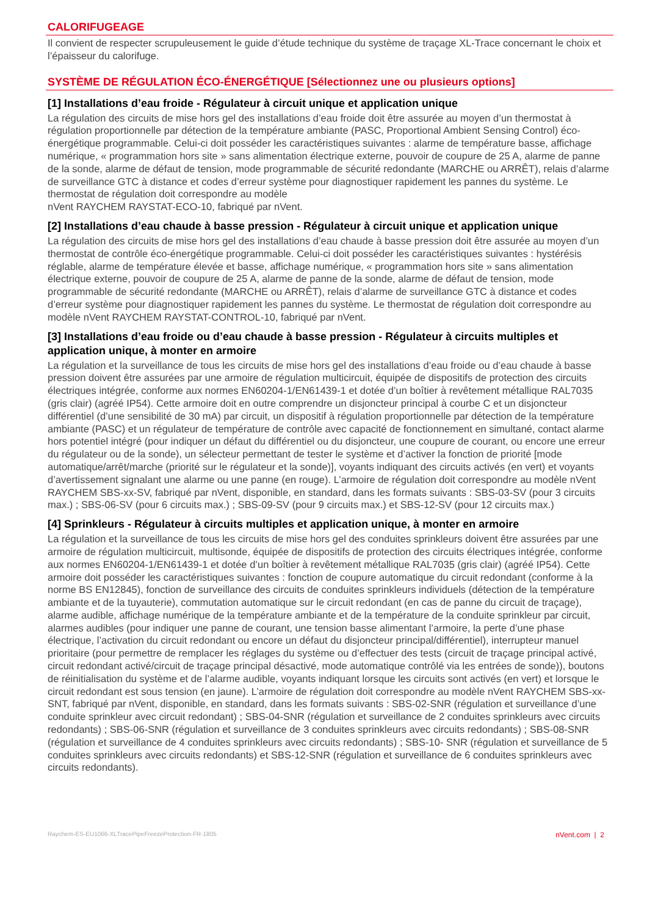CALORIFUGEAGE
Il convient de respecter scrupuleusement le guide d’étude technique du système de traçage XL-Trace concernant le choix et l’épaisseur du calorifuge.
SYSTÈME DE RÉGULATION ÉCO-ÉNERGÉTIQUE [Sélectionnez une ou plusieurs options]
[1] Installations d’eau froide - Régulateur à circuit unique et application unique
La régulation des circuits de mise hors gel des installations d’eau froide doit être assurée au moyen d’un thermostat à régulation proportionnelle par détection de la température ambiante (PASC, Proportional Ambient Sensing Control) éco-énergétique programmable. Celui-ci doit posséder les caractéristiques suivantes : alarme de température basse, affichage numérique, « programmation hors site » sans alimentation électrique externe, pouvoir de coupure de 25 A, alarme de panne de la sonde, alarme de défaut de tension, mode programmable de sécurité redondante (MARCHE ou ARRÊT), relais d’alarme de surveillance GTC à distance et codes d’erreur système pour diagnostiquer rapidement les pannes du système. Le thermostat de régulation doit correspondre au modèle
nVent RAYCHEM RAYSTAT-ECO-10, fabriqué par nVent.
[2] Installations d’eau chaude à basse pression - Régulateur à circuit unique et application unique
La régulation des circuits de mise hors gel des installations d’eau chaude à basse pression doit être assurée au moyen d’un thermostat de contrôle éco-énergétique programmable. Celui-ci doit posséder les caractéristiques suivantes : hystérésis réglable, alarme de température élevée et basse, affichage numérique, « programmation hors site » sans alimentation électrique externe, pouvoir de coupure de 25 A, alarme de panne de la sonde, alarme de défaut de tension, mode programmable de sécurité redondante (MARCHE ou ARRÊT), relais d’alarme de surveillance GTC à distance et codes d’erreur système pour diagnostiquer rapidement les pannes du système. Le thermostat de régulation doit correspondre au modèle nVent RAYCHEM RAYSTAT-CONTROL-10, fabriqué par nVent.
[3] Installations d’eau froide ou d’eau chaude à basse pression - Régulateur à circuits multiples et application unique, à monter en armoire
La régulation et la surveillance de tous les circuits de mise hors gel des installations d’eau froide ou d’eau chaude à basse pression doivent être assurées par une armoire de régulation multicircuit, équipée de dispositifs de protection des circuits électriques intégrée, conforme aux normes EN60204-1/EN61439-1 et dotée d’un boîtier à revêtement métallique RAL7035 (gris clair) (agréé IP54). Cette armoire doit en outre comprendre un disjoncteur principal à courbe C et un disjoncteur différentiel (d’une sensibilité de 30 mA) par circuit, un dispositif à régulation proportionnelle par détection de la température ambiante (PASC) et un régulateur de température de contrôle avec capacité de fonctionnement en simultané, contact alarme hors potentiel intégré (pour indiquer un défaut du différentiel ou du disjoncteur, une coupure de courant, ou encore une erreur du régulateur ou de la sonde), un sélecteur permettant de tester le système et d’activer la fonction de priorité [mode automatique/arrêt/marche (priorité sur le régulateur et la sonde)], voyants indiquant des circuits activés (en vert) et voyants d’avertissement signalant une alarme ou une panne (en rouge). L’armoire de régulation doit correspondre au modèle nVent RAYCHEM SBS-xx-SV, fabriqué par nVent, disponible, en standard, dans les formats suivants : SBS-03-SV (pour 3 circuits max.) ; SBS-06-SV (pour 6 circuits max.) ; SBS-09-SV (pour 9 circuits max.) et SBS-12-SV (pour 12 circuits max.)
[4] Sprinkleurs - Régulateur à circuits multiples et application unique, à monter en armoire
La régulation et la surveillance de tous les circuits de mise hors gel des conduites sprinkleurs doivent être assurées par une armoire de régulation multicircuit, multisonde, équipée de dispositifs de protection des circuits électriques intégrée, conforme aux normes EN60204-1/EN61439-1 et dotée d’un boîtier à revêtement métallique RAL7035 (gris clair) (agréé IP54). Cette armoire doit posséder les caractéristiques suivantes : fonction de coupure automatique du circuit redondant (conforme à la norme BS EN12845), fonction de surveillance des circuits de conduites sprinkleurs individuels (détection de la température ambiante et de la tuyauterie), commutation automatique sur le circuit redondant (en cas de panne du circuit de traçage), alarme audible, affichage numérique de la température ambiante et de la température de la conduite sprinkleur par circuit, alarmes audibles (pour indiquer une panne de courant, une tension basse alimentant l’armoire, la perte d’une phase électrique, l’activation du circuit redondant ou encore un défaut du disjoncteur principal/différentiel), interrupteur manuel prioritaire (pour permettre de remplacer les réglages du système ou d’effectuer des tests (circuit de traçage principal activé, circuit redondant activé/circuit de traçage principal désactivé, mode automatique contrôlé via les entrées de sonde)), boutons de réinitialisation du système et de l’alarme audible, voyants indiquant lorsque les circuits sont activés (en vert) et lorsque le circuit redondant est sous tension (en jaune). L’armoire de régulation doit correspondre au modèle nVent RAYCHEM SBS-xx-SNT, fabriqué par nVent, disponible, en standard, dans les formats suivants : SBS-02-SNR (régulation et surveillance d’une conduite sprinkleur avec circuit redondant) ; SBS-04-SNR (régulation et surveillance de 2 conduites sprinkleurs avec circuits redondants) ; SBS-06-SNR (régulation et surveillance de 3 conduites sprinkleurs avec circuits redondants) ; SBS-08-SNR (régulation et surveillance de 4 conduites sprinkleurs avec circuits redondants) ; SBS-10- SNR (régulation et surveillance de 5 conduites sprinkleurs avec circuits redondants) et SBS-12-SNR (régulation et surveillance de 6 conduites sprinkleurs avec circuits redondants).
Raychem-ES-EU1066-XLTracePipeFreezeProtection-FR-1805 nVent.com | 2